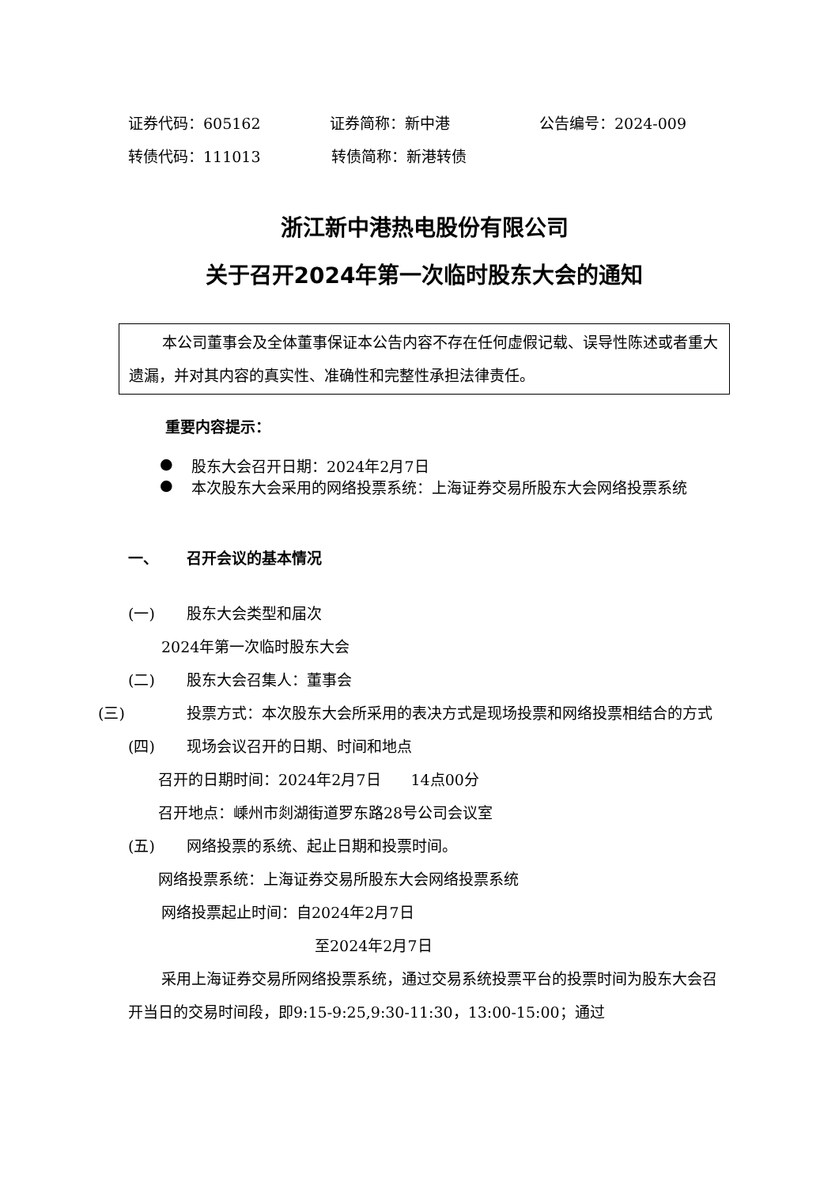证券代码：605162 证券简称：新中港 公告编号：2024-009
转债代码：111013 转债简称：新港转债
浙江新中港热电股份有限公司
关于召开2024年第一次临时股东大会的通知
本公司董事会及全体董事保证本公告内容不存在任何虚假记载、误导性陈述或者重大遗漏，并对其内容的真实性、准确性和完整性承担法律责任。
重要内容提示：
● 股东大会召开日期：2024年2月7日
● 本次股东大会采用的网络投票系统：上海证券交易所股东大会网络投票系统
一、 召开会议的基本情况
(一) 股东大会类型和届次
2024年第一次临时股东大会
(二) 股东大会召集人：董事会
(三) 投票方式：本次股东大会所采用的表决方式是现场投票和网络投票相结合的方式
(四) 现场会议召开的日期、时间和地点
召开的日期时间：2024年2月7日　　14点00分
召开地点：嵊州市剡湖街道罗东路28号公司会议室
(五) 网络投票的系统、起止日期和投票时间。
网络投票系统：上海证券交易所股东大会网络投票系统
网络投票起止时间：自2024年2月7日
至2024年2月7日
采用上海证券交易所网络投票系统，通过交易系统投票平台的投票时间为股东大会召开当日的交易时间段，即9:15-9:25,9:30-11:30，13:00-15:00；通过